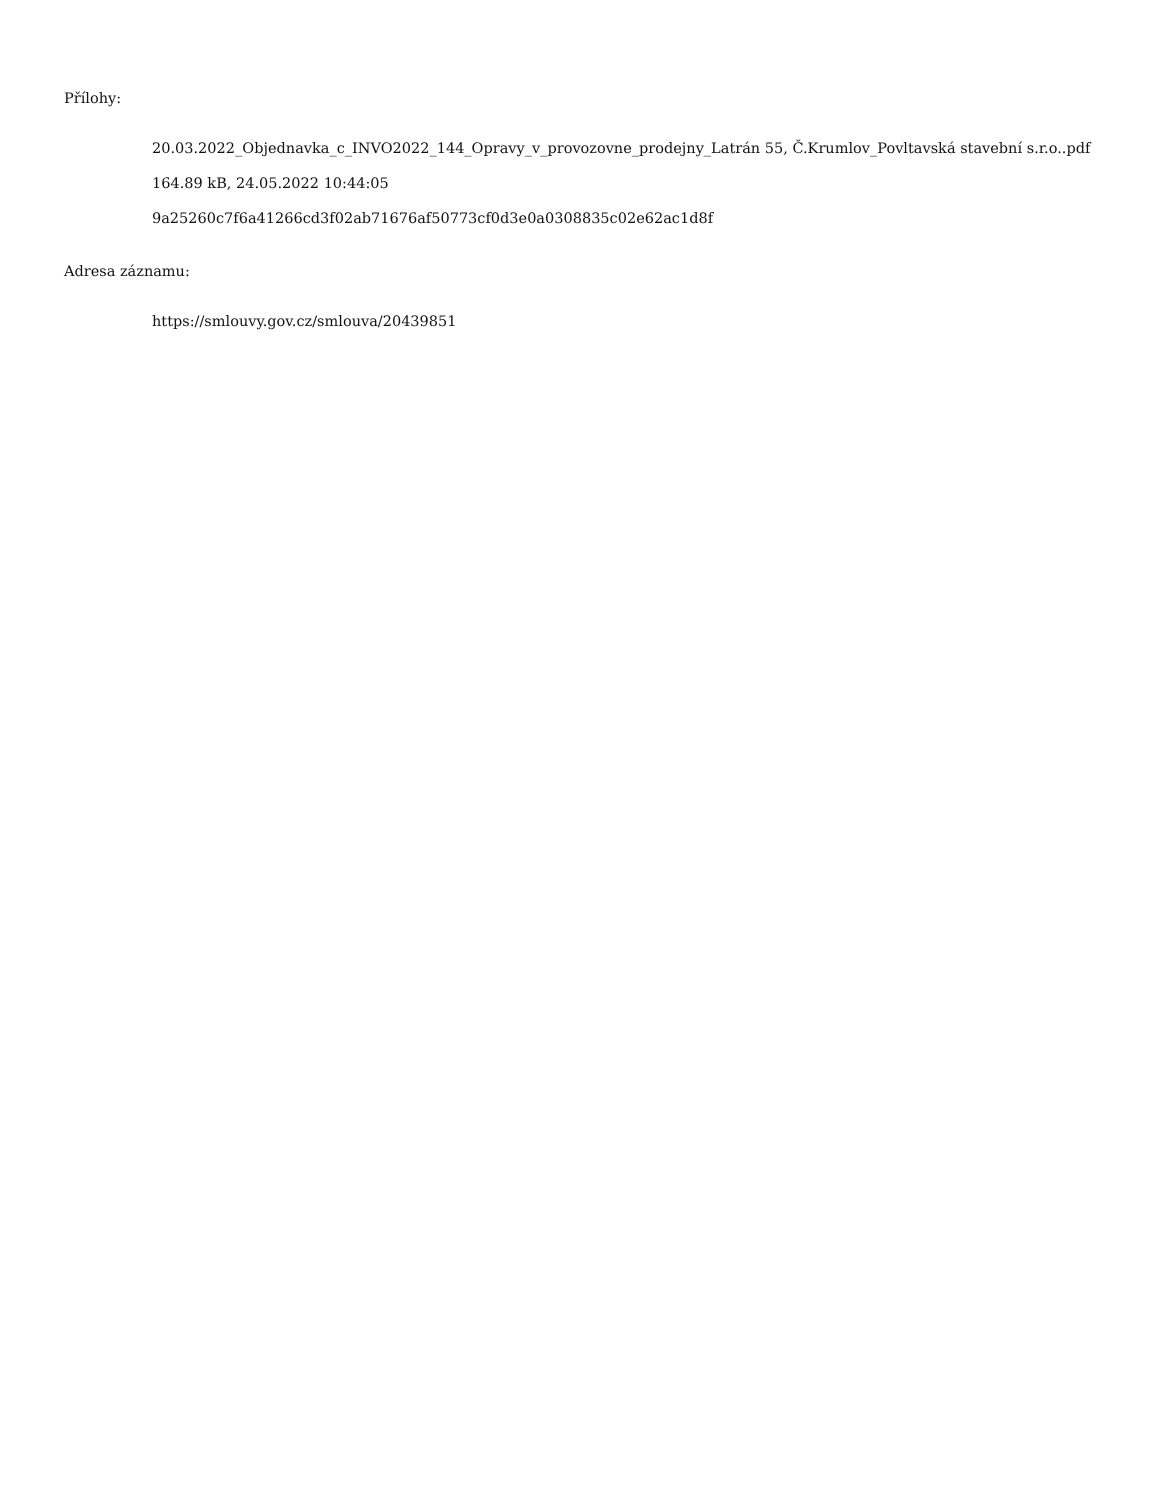Přílohy:
20.03.2022_Objednavka_c_INVO2022_144_Opravy_v_provozovne_prodejny_Latrán 55, Č.Krumlov_Povltavská stavební s.r.o..pdf
164.89 kB, 24.05.2022 10:44:05
9a25260c7f6a41266cd3f02ab71676af50773cf0d3e0a0308835c02e62ac1d8f
Adresa záznamu:
https://smlouvy.gov.cz/smlouva/20439851